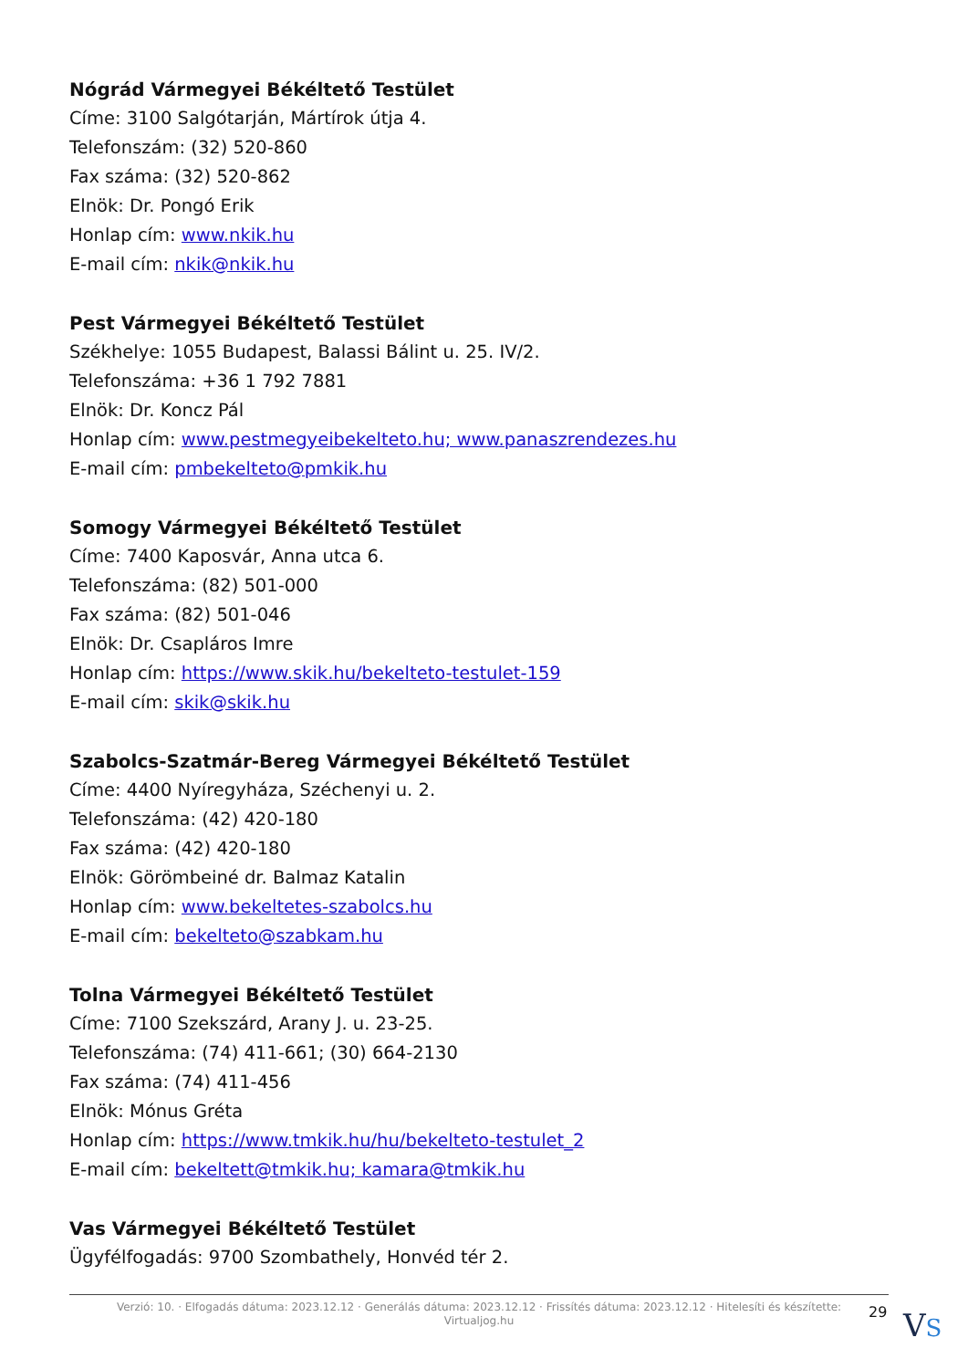Nógrád Vármegyei Békéltető Testület
Címe: 3100 Salgótarján, Mártírok útja 4.
Telefonszám: (32) 520-860
Fax száma: (32) 520-862
Elnök: Dr. Pongó Erik
Honlap cím: www.nkik.hu
E-mail cím: nkik@nkik.hu
Pest Vármegyei Békéltető Testület
Székhelye: 1055 Budapest, Balassi Bálint u. 25. IV/2.
Telefonszáma: +36 1 792 7881
Elnök: Dr. Koncz Pál
Honlap cím: www.pestmegyeibekelteto.hu; www.panaszrendezes.hu
E-mail cím: pmbekelteto@pmkik.hu
Somogy Vármegyei Békéltető Testület
Címe: 7400 Kaposvár, Anna utca 6.
Telefonszáma: (82) 501-000
Fax száma: (82) 501-046
Elnök: Dr. Csapláros Imre
Honlap cím: https://www.skik.hu/bekelteto-testulet-159
E-mail cím: skik@skik.hu
Szabolcs-Szatmár-Bereg Vármegyei Békéltető Testület
Címe: 4400 Nyíregyháza, Széchenyi u. 2.
Telefonszáma: (42) 420-180
Fax száma: (42) 420-180
Elnök: Görömbeiné dr. Balmaz Katalin
Honlap cím: www.bekeltetes-szabolcs.hu
E-mail cím: bekelteto@szabkam.hu
Tolna Vármegyei Békéltető Testület
Címe: 7100 Szekszárd, Arany J. u. 23-25.
Telefonszáma: (74) 411-661; (30) 664-2130
Fax száma: (74) 411-456
Elnök: Mónus Gréta
Honlap cím: https://www.tmkik.hu/hu/bekelteto-testulet_2
E-mail cím: bekeltett@tmkik.hu; kamara@tmkik.hu
Vas Vármegyei Békéltető Testület
Ügyfélfogadás: 9700 Szombathely, Honvéd tér 2.
Verzió: 10. · Elfogadás dátuma: 2023.12.12 · Generálás dátuma: 2023.12.12 · Frissítés dátuma: 2023.12.12 · Hitelesíti és készítette:
Virtualjog.hu
29 VS